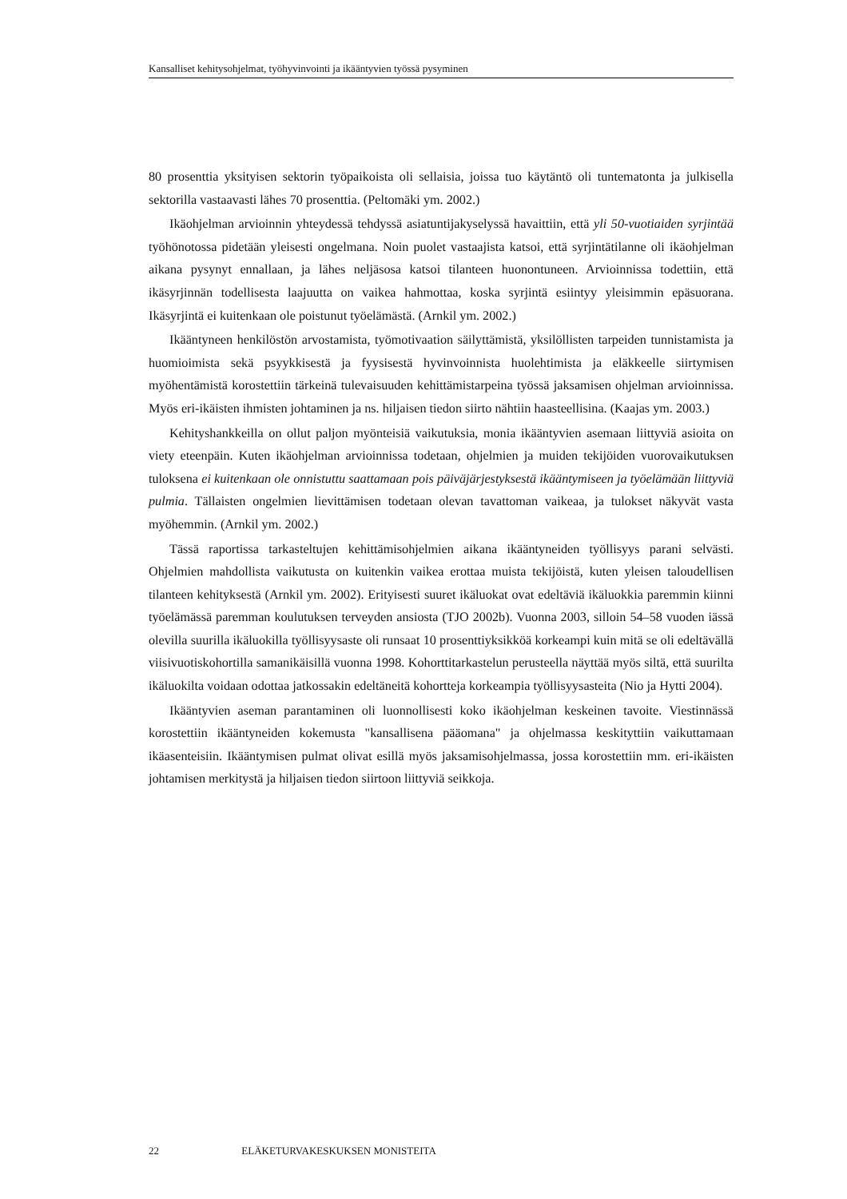Kansalliset kehitysohjelmat, työhyvinvointi ja ikääntyvien työssä pysyminen
80 prosenttia yksityisen sektorin työpaikoista oli sellaisia, joissa tuo käytäntö oli tuntematonta ja julkisella sektorilla vastaavasti lähes 70 prosenttia. (Peltomäki ym. 2002.)
Ikäohjelman arvioinnin yhteydessä tehdyssä asiatuntijakyselyssä havaittiin, että yli 50-vuotiaiden syrjintää työhönotossa pidetään yleisesti ongelmana. Noin puolet vastaajista katsoi, että syrjintätilanne oli ikäohjelman aikana pysynyt ennallaan, ja lähes neljäsosa katsoi tilanteen huonontuneen. Arvioinnissa todettiin, että ikäsyrjinnän todellisesta laajuutta on vaikea hahmottaa, koska syrjintä esiintyy yleisimmin epäsuorana. Ikäsyrjintä ei kuitenkaan ole poistunut työelämästä. (Arnkil ym. 2002.)
Ikääntyneen henkilöstön arvostamista, työmotivaation säilyttämistä, yksilöllisten tarpeiden tunnistamista ja huomioimista sekä psyykkisestä ja fyysisestä hyvinvoinnista huolehtimista ja eläkkeelle siirtymisen myöhentämistä korostettiin tärkeinä tulevaisuuden kehittämistarpeina työssä jaksamisen ohjelman arvioinnissa. Myös eri-ikäisten ihmisten johtaminen ja ns. hiljaisen tiedon siirto nähtiin haasteellisina. (Kaajas ym. 2003.)
Kehityshankkeilla on ollut paljon myönteisiä vaikutuksia, monia ikääntyvien asemaan liittyviä asioita on viety eteenpäin. Kuten ikäohjelman arvioinnissa todetaan, ohjelmien ja muiden tekijöiden vuorovaikutuksen tuloksena ei kuitenkaan ole onnistuttu saattamaan pois päiväjärjestyksestä ikääntymiseen ja työelämään liittyviä pulmia. Tällaisten ongelmien lievittämisen todetaan olevan tavattoman vaikeaa, ja tulokset näkyvät vasta myöhemmin. (Arnkil ym. 2002.)
Tässä raportissa tarkasteltujen kehittämisohjelmien aikana ikääntyneiden työllisyys parani selvästi. Ohjelmien mahdollista vaikutusta on kuitenkin vaikea erottaa muista tekijöistä, kuten yleisen taloudellisen tilanteen kehityksestä (Arnkil ym. 2002). Erityisesti suuret ikäluokat ovat edeltäviä ikäluokkia paremmin kiinni työelämässä paremman koulutuksen terveyden ansiosta (TJO 2002b). Vuonna 2003, silloin 54–58 vuoden iässä olevilla suurilla ikäluokilla työllisyysaste oli runsaat 10 prosenttiyksikköä korkeampi kuin mitä se oli edeltävällä viisivuotiskohortilla samanikäisillä vuonna 1998. Kohorttitarkastelun perusteella näyttää myös siltä, että suurilta ikäluokilta voidaan odottaa jatkossakin edeltäneitä kohortteja korkeampia työllisyysasteita (Nio ja Hytti 2004).
Ikääntyvien aseman parantaminen oli luonnollisesti koko ikäohjelman keskeinen tavoite. Viestinnässä korostettiin ikääntyneiden kokemusta "kansallisena pääomana" ja ohjelmassa keskityttiin vaikuttamaan ikäasenteisiin. Ikääntymisen pulmat olivat esillä myös jaksamisohjelmassa, jossa korostettiin mm. eri-ikäisten johtamisen merkitystä ja hiljaisen tiedon siirtoon liittyviä seikkoja.
22 ELÄKETURVAKESKUKSEN MONISTEITA